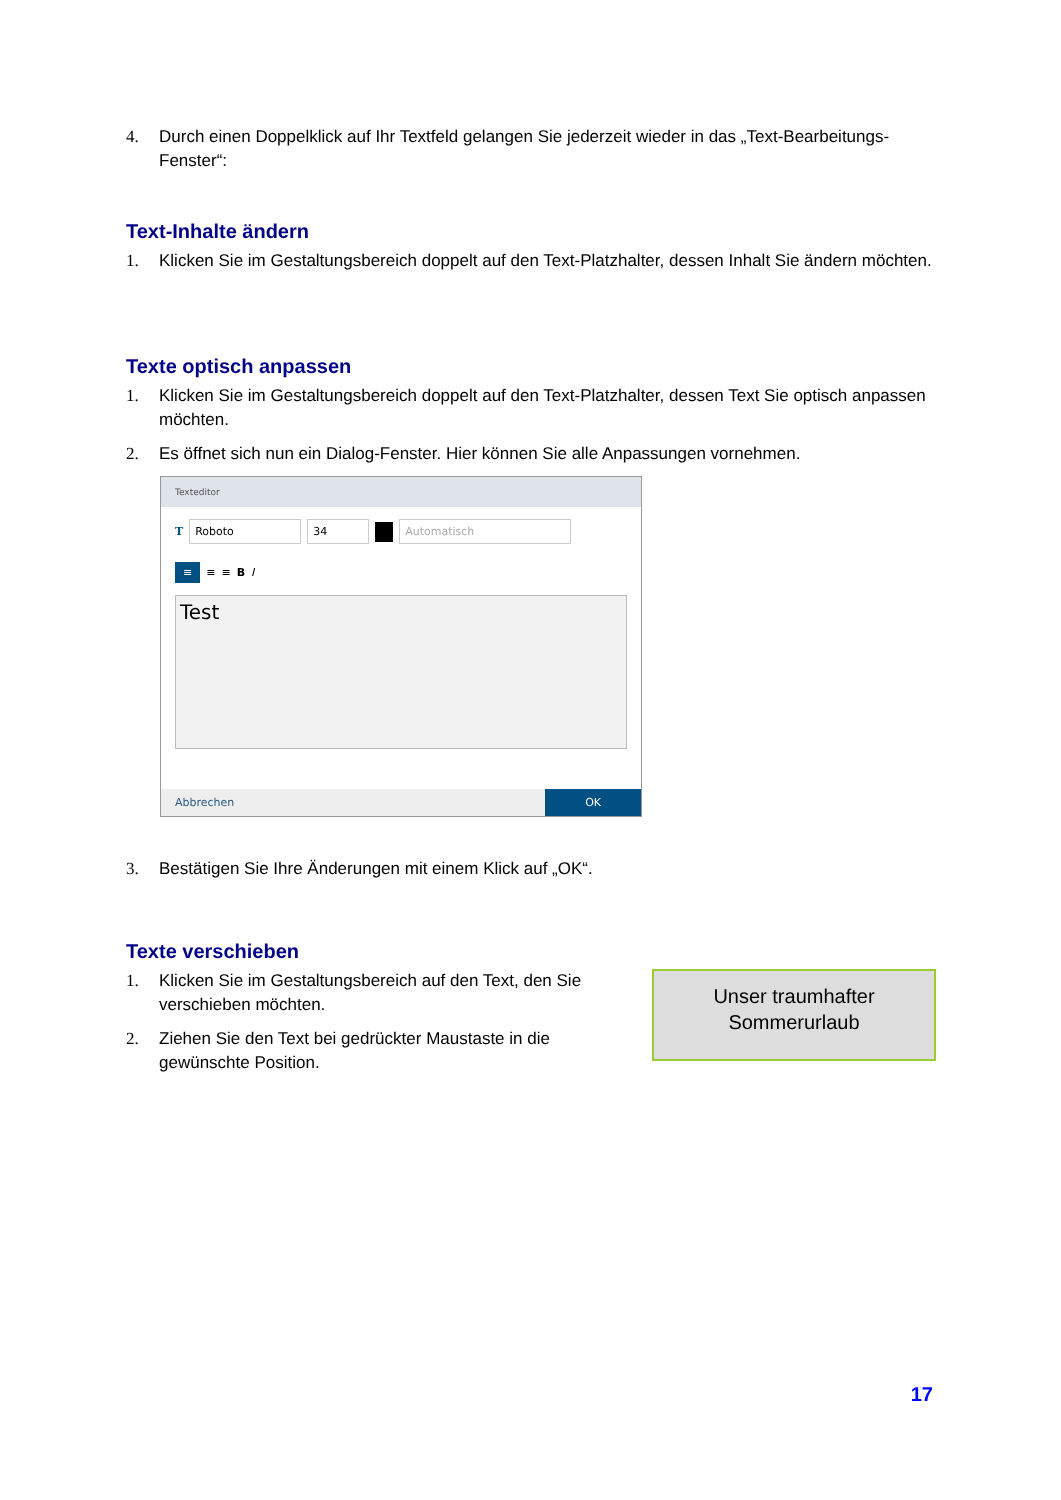4. Durch einen Doppelklick auf Ihr Textfeld gelangen Sie jederzeit wieder in das „Text-Bearbeitungs-Fenster“:
Text-Inhalte ändern
1. Klicken Sie im Gestaltungsbereich doppelt auf den Text-Platzhalter, dessen Inhalt Sie ändern möchten.
Texte optisch anpassen
1. Klicken Sie im Gestaltungsbereich doppelt auf den Text-Platzhalter, dessen Text Sie optisch anpassen möchten.
2. Es öffnet sich nun ein Dialog-Fenster. Hier können Sie alle Anpassungen vornehmen.
Texteditor
T Roboto 34 Automatisch
≡ ≡ ≡ B I
Test
Abbrechen OK
3. Bestätigen Sie Ihre Änderungen mit einem Klick auf „OK“.
Texte verschieben
1. Klicken Sie im Gestaltungsbereich auf den Text, den Sie verschieben möchten.
2. Ziehen Sie den Text bei gedrückter Maustaste in die gewünschte Position.
Unser traumhafter
Sommerurlaub
17